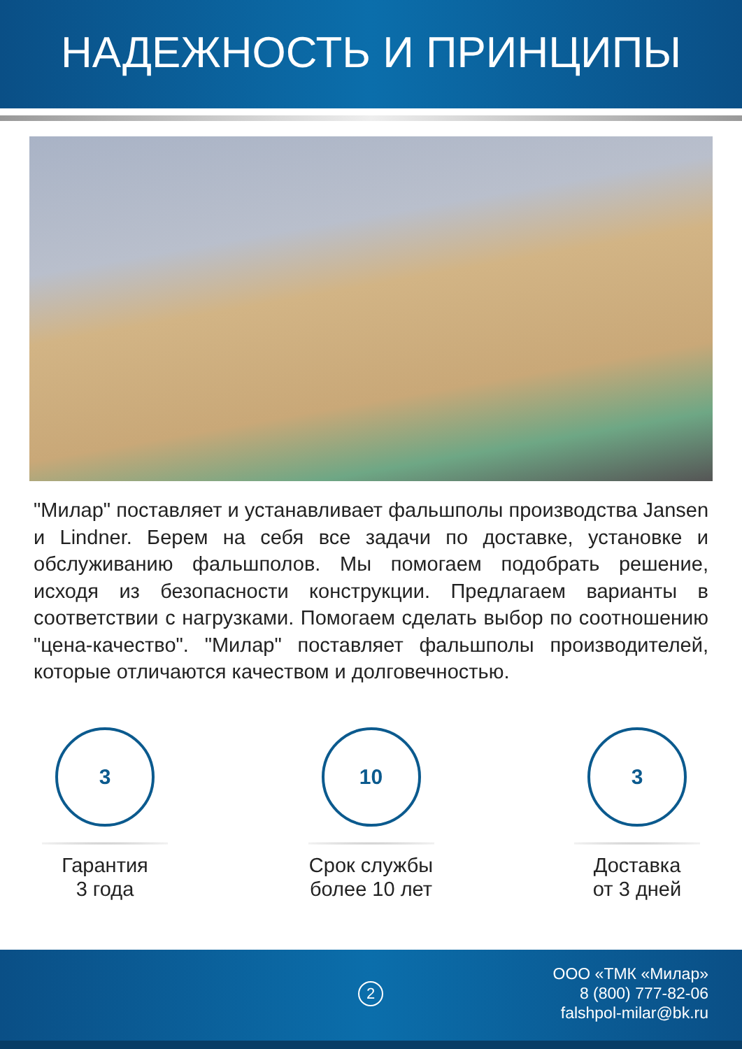НАДЕЖНОСТЬ И ПРИНЦИПЫ
"Милар" поставляет и устанавливает фальшполы производства Jansen и Lindner. Берем на себя все задачи по доставке, установке и обслуживанию фальшполов. Мы помогаем подобрать решение, исходя из безопасности конструкции. Предлагаем варианты в соответствии с нагрузками. Помогаем сделать выбор по соотношению "цена-качество". "Милар" поставляет фальшполы производителей, которые отличаются качеством и долговечностью.
3
Гарантия
3 года
10
Срок службы
более 10 лет
3
Доставка
от 3 дней
2
ООО «ТМК «Милар»
8 (800) 777-82-06
falshpol-milar@bk.ru